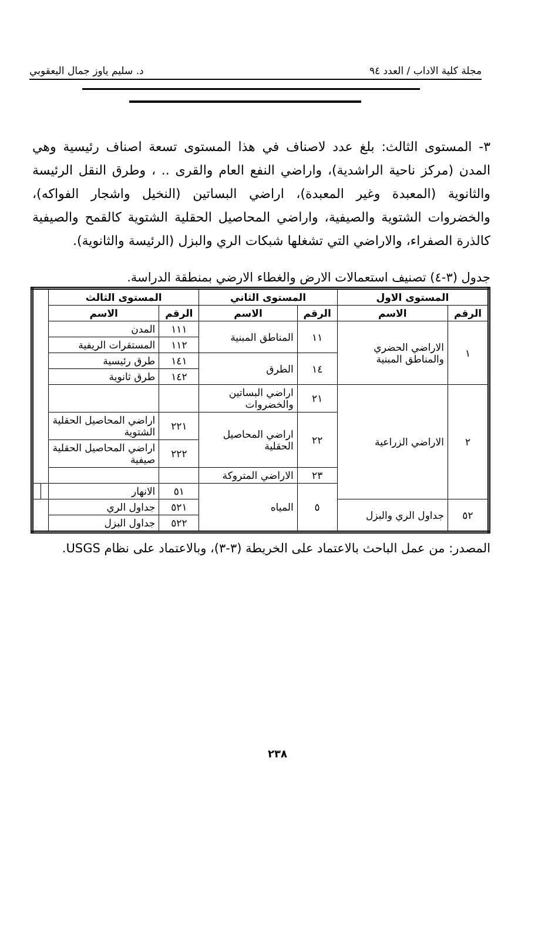مجلة كلية الاداب / العدد ٩٤ د. سليم ياوز جمال اليعقوبي
٣- المستوى الثالث: بلغ عدد لاصناف في هذا المستوى تسعة اصناف رئيسية وهي المدن (مركز ناحية الراشدية)، واراضي النفع العام والقرى .. ، وطرق النقل الرئيسة والثانوية (المعبدة وغير المعبدة)، اراضي البساتين (النخيل واشجار الفواكه)، والخضروات الشتوية والصيفية، واراضي المحاصيل الحقلية الشتوية كالقمح والصيفية كالذرة الصفراء، والاراضي التي تشغلها شبكات الري والبزل (الرئيسة والثانوية).
جدول (٣-٤) تصنيف استعمالات الارض والغطاء الارضي بمنطقة الدراسة.
| المستوى الاول | | المستوى الثاني | | المستوى الثالث | | | |
| --- | --- | --- | --- | --- | --- | --- | --- |
| الرقم | الاسم | الرقم | الاسم | الرقم | الاسم | | |
| ١ | الاراضي الحضري والمناطق المبنية | ١١ | المناطق المبنية | ١١١ | المدن | | |
| | | | | ١١٢ | المستقرات الريفية | | |
| | | ١٤ | الطرق | ١٤١ | طرق رئيسية | | |
| | | | | ١٤٢ | طرق ثانوية | | |
| ٢ | الاراضي الزراعية | ٢١ | اراضي البساتين والخضروات | | | | |
| | | ٢٢ | اراضي المحاصيل الحقلية | ٢٢١ | اراضي المحاصيل الحقلية الشتوية | | |
| | | | | ٢٢٢ | اراضي المحاصيل الحقلية صيفية | | |
| | | ٢٣ | الاراضي المتروكة | | | | |
| | | ٥ | المياه | ٥١ | الانهار | | |
| ٥٢ | جداول الري والبزل | | | ٥٢١ | جداول الري | | |
| | | | | ٥٢٢ | جداول البزل | | |
المصدر: من عمل الباحث بالاعتماد على الخريطة (٣-٣)، وبالاعتماد على نظام USGS.
٢٣٨